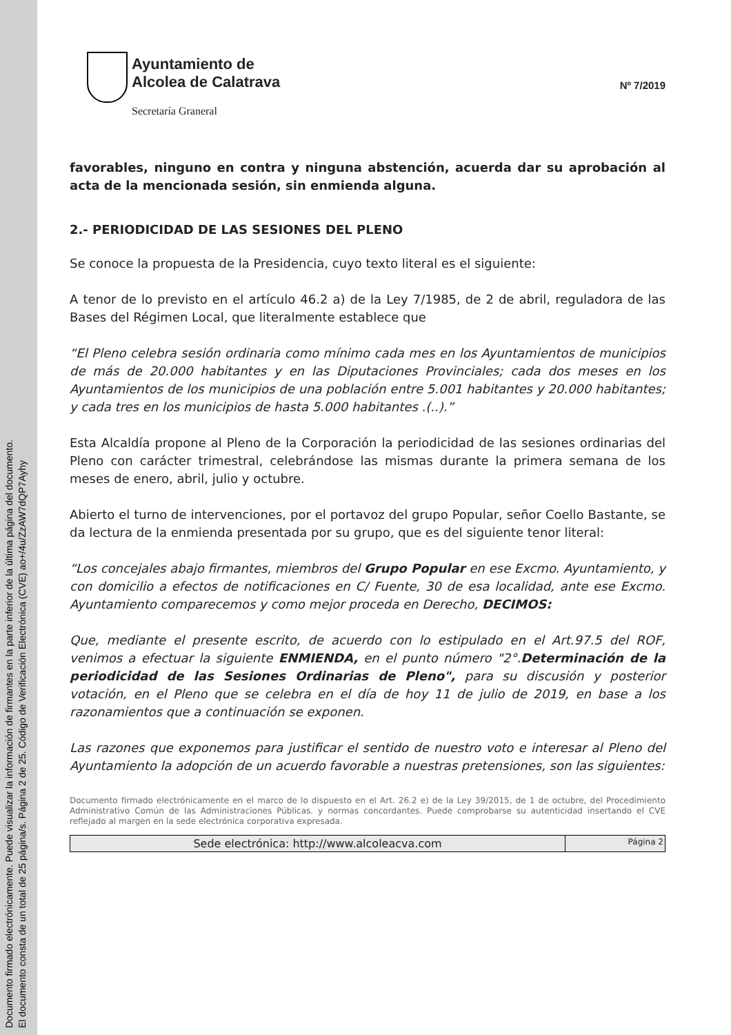Documento firmado electrónicamente. Puede visualizar la información de firmantes en la parte inferior de la última página del documento.
El documento consta de un total de 25 página/s. Página 2 de 25. Código de Verificación Electrónica (CVE) ao+/4u/ZzAW7dQP7Ayhy
Ayuntamiento de
Alcolea de Calatrava
Secretaría Graneral
Nº 7/2019
favorables, ninguno en contra y ninguna abstención, acuerda dar su aprobación al acta de la mencionada sesión, sin enmienda alguna.
2.- PERIODICIDAD DE LAS SESIONES DEL PLENO
Se conoce la propuesta de la Presidencia, cuyo texto literal es el siguiente:
A tenor de lo previsto en el artículo 46.2 a) de la Ley 7/1985, de 2 de abril, reguladora de las Bases del Régimen Local, que literalmente establece que
“El Pleno celebra sesión ordinaria como mínimo cada mes en los Ayuntamientos de municipios de más de 20.000 habitantes y en las Diputaciones Provinciales; cada dos meses en los Ayuntamientos de los municipios de una población entre 5.001 habitantes y 20.000 habitantes; y cada tres en los municipios de hasta 5.000 habitantes .(..).”
Esta Alcaldía propone al Pleno de la Corporación la periodicidad de las sesiones ordinarias del Pleno con carácter trimestral, celebrándose las mismas durante la primera semana de los meses de enero, abril, julio y octubre.
Abierto el turno de intervenciones, por el portavoz del grupo Popular, señor Coello Bastante, se da lectura de la enmienda presentada por su grupo, que es del siguiente tenor literal:
“Los concejales abajo firmantes, miembros del Grupo Popular en ese Excmo. Ayuntamiento, y con domicilio a efectos de notificaciones en C/ Fuente, 30 de esa localidad, ante ese Excmo. Ayuntamiento comparecemos y como mejor proceda en Derecho, DECIMOS:
Que, mediante el presente escrito, de acuerdo con lo estipulado en el Art.97.5 del ROF, venimos a efectuar la siguiente ENMIENDA, en el punto número "2°.Determinación de la periodicidad de las Sesiones Ordinarias de Pleno", para su discusión y posterior votación, en el Pleno que se celebra en el día de hoy 11 de julio de 2019, en base a los razonamientos que a continuación se exponen.
Las razones que exponemos para justificar el sentido de nuestro voto e interesar al Pleno del Ayuntamiento la adopción de un acuerdo favorable a nuestras pretensiones, son las siguientes:
Documento firmado electrónicamente en el marco de lo dispuesto en el Art. 26.2 e) de la Ley 39/2015, de 1 de octubre, del Procedimiento Administrativo Común de las Administraciones Públicas. y normas concordantes. Puede comprobarse su autenticidad insertando el CVE reflejado al margen en la sede electrónica corporativa expresada.
Sede electrónica: http://www.alcoleacva.com
Página 2